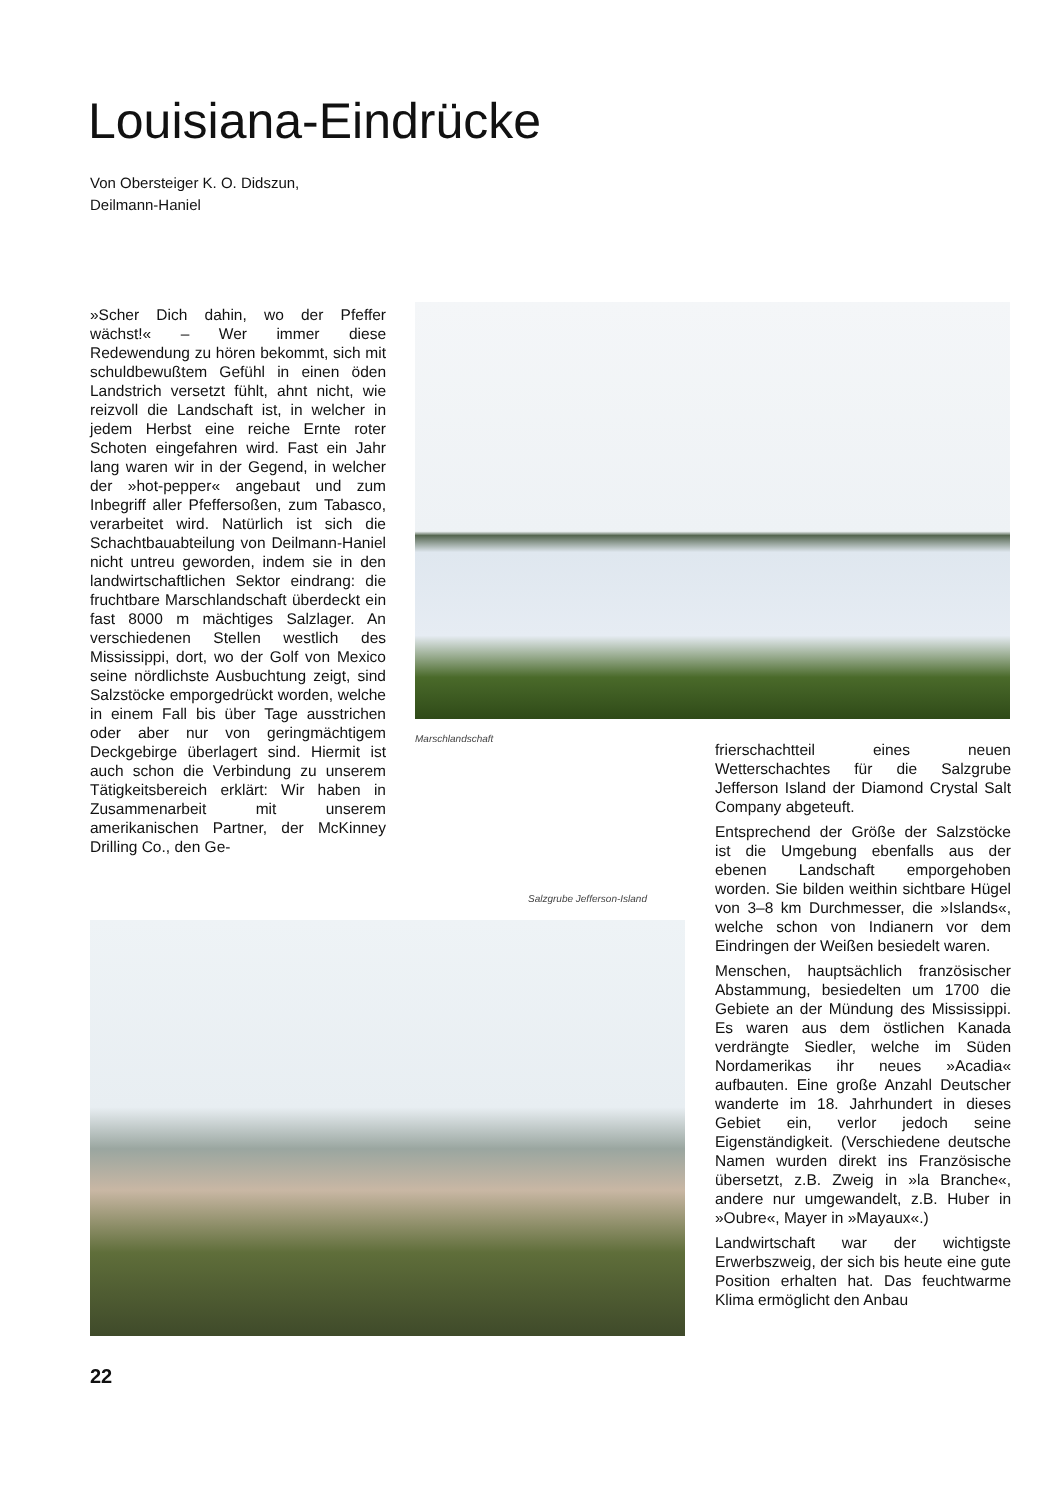Louisiana-Eindrücke
Von Obersteiger K. O. Didszun,
Deilmann-Haniel
»Scher Dich dahin, wo der Pfeffer wächst!« – Wer immer diese Redewendung zu hören bekommt, sich mit schuldbewußtem Gefühl in einen öden Landstrich versetzt fühlt, ahnt nicht, wie reizvoll die Landschaft ist, in welcher in jedem Herbst eine reiche Ernte roter Schoten eingefahren wird. Fast ein Jahr lang waren wir in der Gegend, in welcher der »hot-pepper« angebaut und zum Inbegriff aller Pfeffersoßen, zum Tabasco, verarbeitet wird. Natürlich ist sich die Schachtbauabteilung von Deilmann-Haniel nicht untreu geworden, indem sie in den landwirtschaftlichen Sektor eindrang: die fruchtbare Marschlandschaft überdeckt ein fast 8000 m mächtiges Salzlager. An verschiedenen Stellen westlich des Mississippi, dort, wo der Golf von Mexico seine nördlichste Ausbuchtung zeigt, sind Salzstöcke emporgedrückt worden, welche in einem Fall bis über Tage ausstrichen oder aber nur von geringmächtigem Deckgebirge überlagert sind. Hiermit ist auch schon die Verbindung zu unserem Tätigkeitsbereich erklärt: Wir haben in Zusammenarbeit mit unserem amerikanischen Partner, der McKinney Drilling Co., den Ge-
Marschlandschaft
Salzgrube Jefferson-Island
frierschachtteil eines neuen Wetterschachtes für die Salzgrube Jefferson Island der Diamond Crystal Salt Company abgeteuft.
Entsprechend der Größe der Salzstöcke ist die Umgebung ebenfalls aus der ebenen Landschaft emporgehoben worden. Sie bilden weithin sichtbare Hügel von 3–8 km Durchmesser, die »Islands«, welche schon von Indianern vor dem Eindringen der Weißen besiedelt waren.
Menschen, hauptsächlich französischer Abstammung, besiedelten um 1700 die Gebiete an der Mündung des Mississippi. Es waren aus dem östlichen Kanada verdrängte Siedler, welche im Süden Nordamerikas ihr neues »Acadia« aufbauten. Eine große Anzahl Deutscher wanderte im 18. Jahrhundert in dieses Gebiet ein, verlor jedoch seine Eigenständigkeit. (Verschiedene deutsche Namen wurden direkt ins Französische übersetzt, z.B. Zweig in »la Branche«, andere nur umgewandelt, z.B. Huber in »Oubre«, Mayer in »Mayaux«.)
Landwirtschaft war der wichtigste Erwerbszweig, der sich bis heute eine gute Position erhalten hat. Das feuchtwarme Klima ermöglicht den Anbau
22